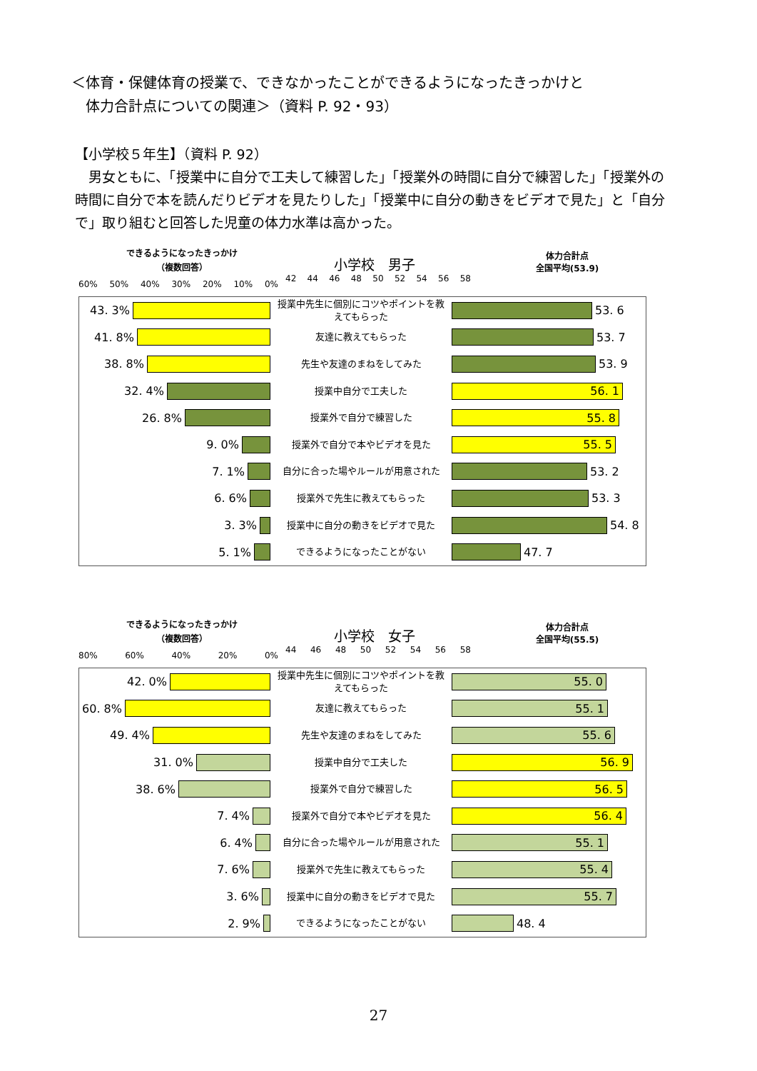＜体育・保健体育の授業で、できなかったことができるようになったきっかけと
　体力合計点についての関連＞（資料 P. 92・93）
【小学校５年生】（資料 P. 92）
　男女ともに、「授業中に自分で工夫して練習した」「授業外の時間に自分で練習した」「授業外の時間に自分で本を読んだりビデオを見たりした」「授業中に自分の動きをビデオで見た」と「自分で」取り組むと回答した児童の体力水準は高かった。
できるようになったきっかけ
（複数回答）
小学校　男子
体力合計点
全国平均(53.9)
60% 50% 40% 30% 20% 10% 0%
42 44 46 48 50 52 54 56 58
| 43. 3% | 授業中先生に個別にコツやポイントを教えてもらった | 53. 6 |
| 41. 8% | 友達に教えてもらった | 53. 7 |
| 38. 8% | 先生や友達のまねをしてみた | 53. 9 |
| 32. 4% | 授業中自分で工夫した | 56. 1 |
| 26. 8% | 授業外で自分で練習した | 55. 8 |
| 9. 0% | 授業外で自分で本やビデオを見た | 55. 5 |
| 7. 1% | 自分に合った場やルールが用意された | 53. 2 |
| 6. 6% | 授業外で先生に教えてもらった | 53. 3 |
| 3. 3% | 授業中に自分の動きをビデオで見た | 54. 8 |
| 5. 1% | できるようになったことがない | 47. 7 |
できるようになったきっかけ
（複数回答）
小学校　女子
体力合計点
全国平均(55.5)
80% 60% 40% 20% 0%
44 46 48 50 52 54 56 58
| 42. 0% | 授業中先生に個別にコツやポイントを教えてもらった | 55. 0 |
| 60. 8% | 友達に教えてもらった | 55. 1 |
| 49. 4% | 先生や友達のまねをしてみた | 55. 6 |
| 31. 0% | 授業中自分で工夫した | 56. 9 |
| 38. 6% | 授業外で自分で練習した | 56. 5 |
| 7. 4% | 授業外で自分で本やビデオを見た | 56. 4 |
| 6. 4% | 自分に合った場やルールが用意された | 55. 1 |
| 7. 6% | 授業外で先生に教えてもらった | 55. 4 |
| 3. 6% | 授業中に自分の動きをビデオで見た | 55. 7 |
| 2. 9% | できるようになったことがない | 48. 4 |
27